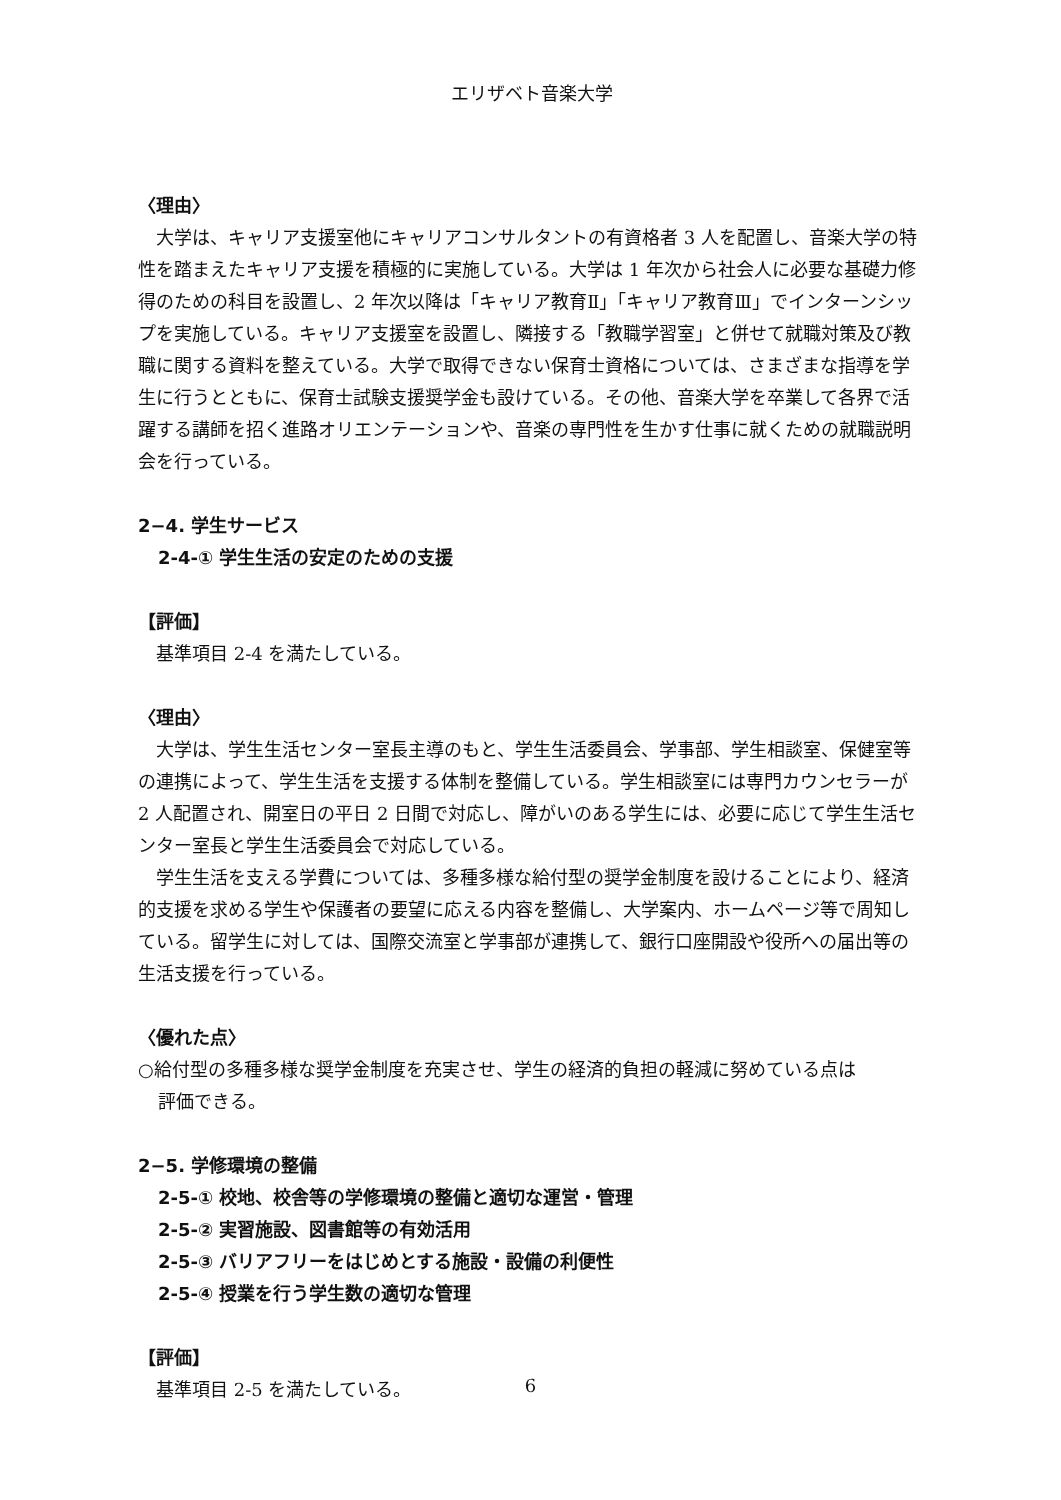エリザベト音楽大学
〈理由〉
大学は、キャリア支援室他にキャリアコンサルタントの有資格者 3 人を配置し、音楽大学の特性を踏まえたキャリア支援を積極的に実施している。大学は 1 年次から社会人に必要な基礎力修得のための科目を設置し、2 年次以降は「キャリア教育Ⅱ」「キャリア教育Ⅲ」でインターンシップを実施している。キャリア支援室を設置し、隣接する「教職学習室」と併せて就職対策及び教職に関する資料を整えている。大学で取得できない保育士資格については、さまざまな指導を学生に行うとともに、保育士試験支援奨学金も設けている。その他、音楽大学を卒業して各界で活躍する講師を招く進路オリエンテーションや、音楽の専門性を生かす仕事に就くための就職説明会を行っている。
2−4. 学生サービス
2-4-① 学生生活の安定のための支援
【評価】
基準項目 2-4 を満たしている。
〈理由〉
大学は、学生生活センター室長主導のもと、学生生活委員会、学事部、学生相談室、保健室等の連携によって、学生生活を支援する体制を整備している。学生相談室には専門カウンセラーが 2 人配置され、開室日の平日 2 日間で対応し、障がいのある学生には、必要に応じて学生生活センター室長と学生生活委員会で対応している。
学生生活を支える学費については、多種多様な給付型の奨学金制度を設けることにより、経済的支援を求める学生や保護者の要望に応える内容を整備し、大学案内、ホームページ等で周知している。留学生に対しては、国際交流室と学事部が連携して、銀行口座開設や役所への届出等の生活支援を行っている。
〈優れた点〉
○給付型の多種多様な奨学金制度を充実させ、学生の経済的負担の軽減に努めている点は
評価できる。
2−5. 学修環境の整備
2-5-① 校地、校舎等の学修環境の整備と適切な運営・管理
2-5-② 実習施設、図書館等の有効活用
2-5-③ バリアフリーをはじめとする施設・設備の利便性
2-5-④ 授業を行う学生数の適切な管理
【評価】
基準項目 2-5 を満たしている。
6